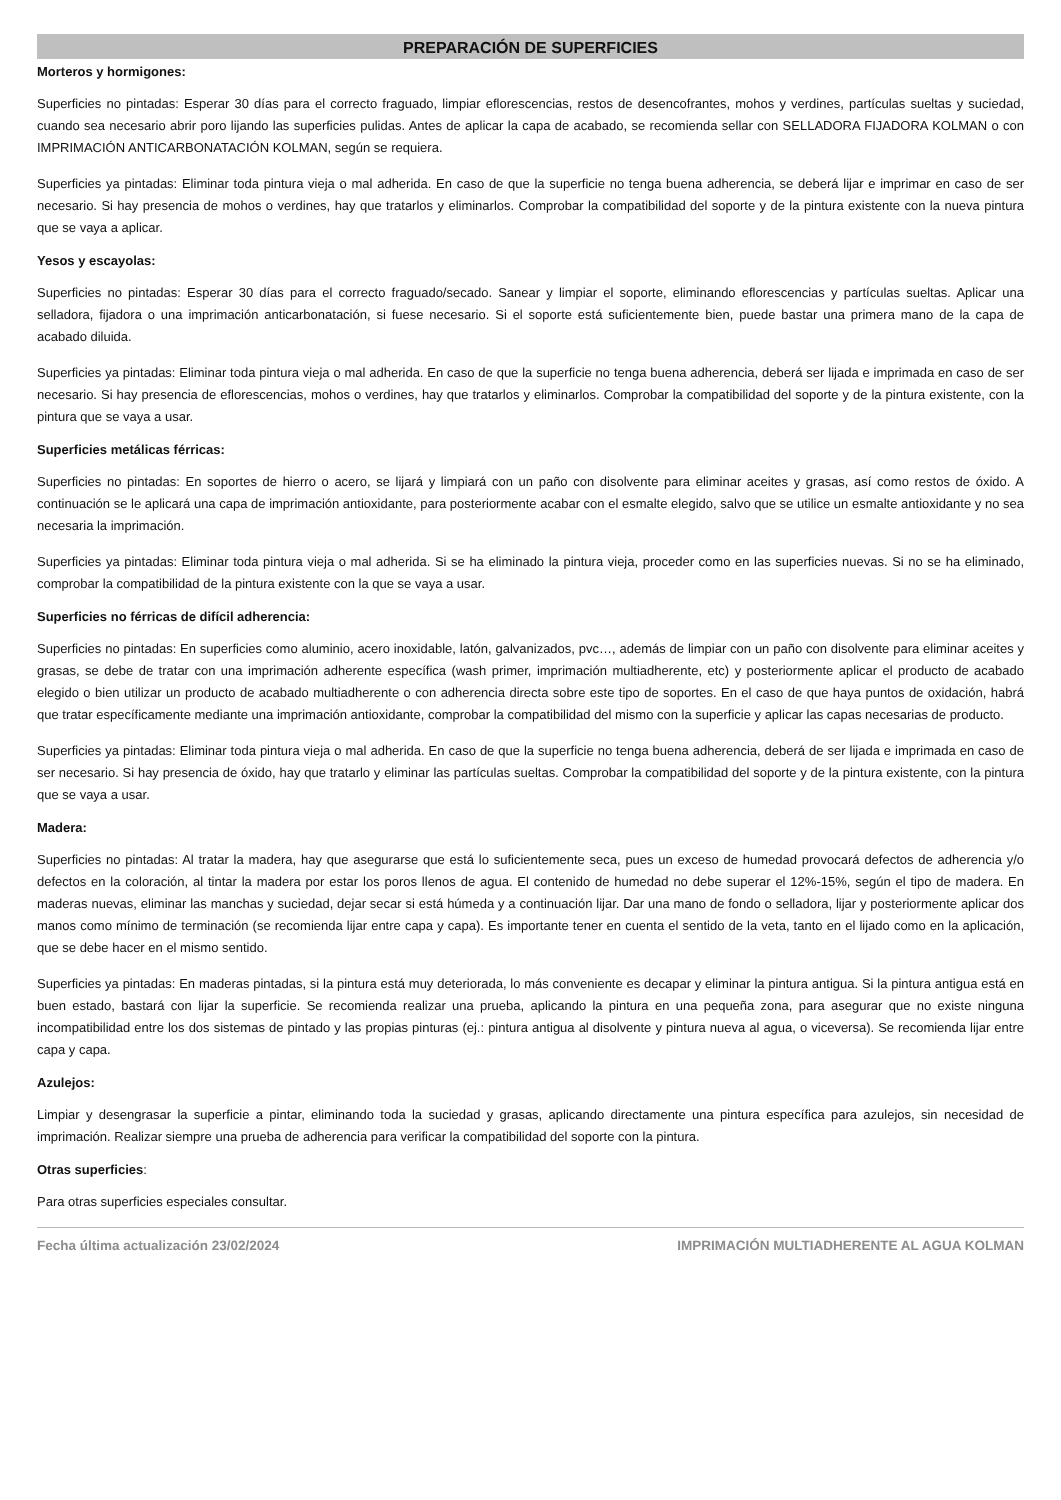PREPARACIÓN DE SUPERFICIES
Morteros y hormigones:
Superficies no pintadas: Esperar 30 días para el correcto fraguado, limpiar eflorescencias, restos de desencofrantes, mohos y verdines, partículas sueltas y suciedad, cuando sea necesario abrir poro lijando las superficies pulidas. Antes de aplicar la capa de acabado, se recomienda sellar con SELLADORA FIJADORA KOLMAN o con IMPRIMACIÓN ANTICARBONATACIÓN KOLMAN, según se requiera.
Superficies ya pintadas: Eliminar toda pintura vieja o mal adherida. En caso de que la superficie no tenga buena adherencia, se deberá lijar e imprimar en caso de ser necesario. Si hay presencia de mohos o verdines, hay que tratarlos y eliminarlos. Comprobar la compatibilidad del soporte y de la pintura existente con la nueva pintura que se vaya a aplicar.
Yesos y escayolas:
Superficies no pintadas: Esperar 30 días para el correcto fraguado/secado. Sanear y limpiar el soporte, eliminando eflorescencias y partículas sueltas. Aplicar una selladora, fijadora o una imprimación anticarbonatación, si fuese necesario. Si el soporte está suficientemente bien, puede bastar una primera mano de la capa de acabado diluida.
Superficies ya pintadas: Eliminar toda pintura vieja o mal adherida. En caso de que la superficie no tenga buena adherencia, deberá ser lijada e imprimada en caso de ser necesario. Si hay presencia de eflorescencias, mohos o verdines, hay que tratarlos y eliminarlos. Comprobar la compatibilidad del soporte y de la pintura existente, con la pintura que se vaya a usar.
Superficies metálicas férricas:
Superficies no pintadas: En soportes de hierro o acero, se lijará y limpiará con un paño con disolvente para eliminar aceites y grasas, así como restos de óxido. A continuación se le aplicará una capa de imprimación antioxidante, para posteriormente acabar con el esmalte elegido, salvo que se utilice un esmalte antioxidante y no sea necesaria la imprimación.
Superficies ya pintadas: Eliminar toda pintura vieja o mal adherida. Si se ha eliminado la pintura vieja, proceder como en las superficies nuevas. Si no se ha eliminado, comprobar la compatibilidad de la pintura existente con la que se vaya a usar.
Superficies no férricas de difícil adherencia:
Superficies no pintadas: En superficies como aluminio, acero inoxidable, latón, galvanizados, pvc…, además de limpiar con un paño con disolvente para eliminar aceites y grasas, se debe de tratar con una imprimación adherente específica (wash primer, imprimación multiadherente, etc) y posteriormente aplicar el producto de acabado elegido o bien utilizar un producto de acabado multiadherente o con adherencia directa sobre este tipo de soportes. En el caso de que haya puntos de oxidación, habrá que tratar específicamente mediante una imprimación antioxidante, comprobar la compatibilidad del mismo con la superficie y aplicar las capas necesarias de producto.
Superficies ya pintadas: Eliminar toda pintura vieja o mal adherida. En caso de que la superficie no tenga buena adherencia, deberá de ser lijada e imprimada en caso de ser necesario. Si hay presencia de óxido, hay que tratarlo y eliminar las partículas sueltas. Comprobar la compatibilidad del soporte y de la pintura existente, con la pintura que se vaya a usar.
Madera:
Superficies no pintadas: Al tratar la madera, hay que asegurarse que está lo suficientemente seca, pues un exceso de humedad provocará defectos de adherencia y/o defectos en la coloración, al tintar la madera por estar los poros llenos de agua. El contenido de humedad no debe superar el 12%-15%, según el tipo de madera. En maderas nuevas, eliminar las manchas y suciedad, dejar secar si está húmeda y a continuación lijar. Dar una mano de fondo o selladora, lijar y posteriormente aplicar dos manos como mínimo de terminación (se recomienda lijar entre capa y capa). Es importante tener en cuenta el sentido de la veta, tanto en el lijado como en la aplicación, que se debe hacer en el mismo sentido.
Superficies ya pintadas: En maderas pintadas, si la pintura está muy deteriorada, lo más conveniente es decapar y eliminar la pintura antigua. Si la pintura antigua está en buen estado, bastará con lijar la superficie. Se recomienda realizar una prueba, aplicando la pintura en una pequeña zona, para asegurar que no existe ninguna incompatibilidad entre los dos sistemas de pintado y las propias pinturas (ej.: pintura antigua al disolvente y pintura nueva al agua, o viceversa). Se recomienda lijar entre capa y capa.
Azulejos:
Limpiar y desengrasar la superficie a pintar, eliminando toda la suciedad y grasas, aplicando directamente una pintura específica para azulejos, sin necesidad de imprimación. Realizar siempre una prueba de adherencia para verificar la compatibilidad del soporte con la pintura.
Otras superficies:
Para otras superficies especiales consultar.
Fecha última actualización 23/02/2024 IMPRIMACIÓN MULTIADHERENTE AL AGUA KOLMAN